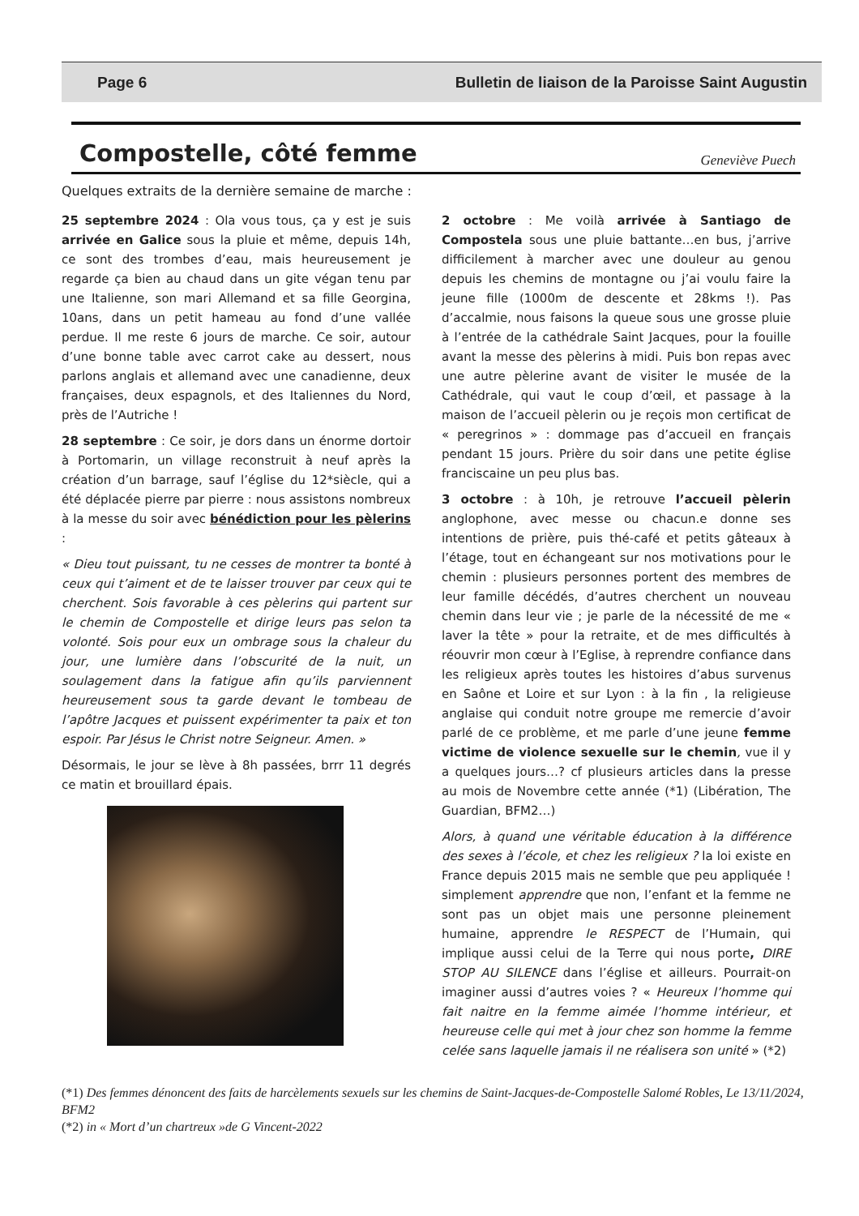Page 6 Bulletin de liaison de la Paroisse Saint Augustin
Compostelle, côté femme
Geneviève Puech
Quelques extraits de la dernière semaine de marche :
25 septembre 2024 : Ola vous tous, ça y est je suis arrivée en Galice sous la pluie et même, depuis 14h, ce sont des trombes d’eau, mais heureusement je regarde ça bien au chaud dans un gite végan tenu par une Italienne, son mari Allemand et sa fille Georgina, 10ans, dans un petit hameau au fond d’une vallée perdue. Il me reste 6 jours de marche. Ce soir, autour d’une bonne table avec carrot cake au dessert, nous parlons anglais et allemand avec une canadienne, deux françaises, deux espagnols, et des Italiennes du Nord, près de l’Autriche !
28 septembre : Ce soir, je dors dans un énorme dortoir à Portomarin, un village reconstruit à neuf après la création d’un barrage, sauf l’église du 12*siècle, qui a été déplacée pierre par pierre : nous assistons nombreux à la messe du soir avec bénédiction pour les pèlerins :
« Dieu tout puissant, tu ne cesses de montrer ta bonté à ceux qui t’aiment et de te laisser trouver par ceux qui te cherchent. Sois favorable à ces pèlerins qui partent sur le chemin de Compostelle et dirige leurs pas selon ta volonté. Sois pour eux un ombrage sous la chaleur du jour, une lumière dans l’obscurité de la nuit, un soulagement dans la fatigue afin qu’ils parviennent heureusement sous ta garde devant le tombeau de l’apôtre Jacques et puissent expérimenter ta paix et ton espoir. Par Jésus le Christ notre Seigneur. Amen. »
Désormais, le jour se lève à 8h passées, brrr 11 degrés ce matin et brouillard épais.
2 octobre : Me voilà arrivée à Santiago de Compostela sous une pluie battante…en bus, j’arrive difficilement à marcher avec une douleur au genou depuis les chemins de montagne ou j’ai voulu faire la jeune fille (1000m de descente et 28kms !). Pas d’accalmie, nous faisons la queue sous une grosse pluie à l’entrée de la cathédrale Saint Jacques, pour la fouille avant la messe des pèlerins à midi. Puis bon repas avec une autre pèlerine avant de visiter le musée de la Cathédrale, qui vaut le coup d’œil, et passage à la maison de l’accueil pèlerin ou je reçois mon certificat de « peregrinos » : dommage pas d’accueil en français pendant 15 jours. Prière du soir dans une petite église franciscaine un peu plus bas.
3 octobre : à 10h, je retrouve l’accueil pèlerin anglophone, avec messe ou chacun.e donne ses intentions de prière, puis thé-café et petits gâteaux à l’étage, tout en échangeant sur nos motivations pour le chemin : plusieurs personnes portent des membres de leur famille décédés, d’autres cherchent un nouveau chemin dans leur vie ; je parle de la nécessité de me « laver la tête » pour la retraite, et de mes difficultés à réouvrir mon cœur à l’Eglise, à reprendre confiance dans les religieux après toutes les histoires d’abus survenus en Saône et Loire et sur Lyon : à la fin , la religieuse anglaise qui conduit notre groupe me remercie d’avoir parlé de ce problème, et me parle d’une jeune femme victime de violence sexuelle sur le chemin, vue il y a quelques jours…? cf plusieurs articles dans la presse au mois de Novembre cette année (*1) (Libération, The Guardian, BFM2…)
Alors, à quand une véritable éducation à la différence des sexes à l’école, et chez les religieux ? la loi existe en France depuis 2015 mais ne semble que peu appliquée ! simplement apprendre que non, l’enfant et la femme ne sont pas un objet mais une personne pleinement humaine, apprendre le RESPECT de l’Humain, qui implique aussi celui de la Terre qui nous porte, DIRE STOP AU SILENCE dans l’église et ailleurs. Pourrait-on imaginer aussi d’autres voies ? « Heureux l’homme qui fait naitre en la femme aimée l’homme intérieur, et heureuse celle qui met à jour chez son homme la femme celée sans laquelle jamais il ne réalisera son unité » (*2)
(*1) Des femmes dénoncent des faits de harcèlements sexuels sur les chemins de Saint-Jacques-de-Compostelle Salomé Robles, Le 13/11/2024, BFM2
(*2) in « Mort d’un chartreux »de G Vincent-2022